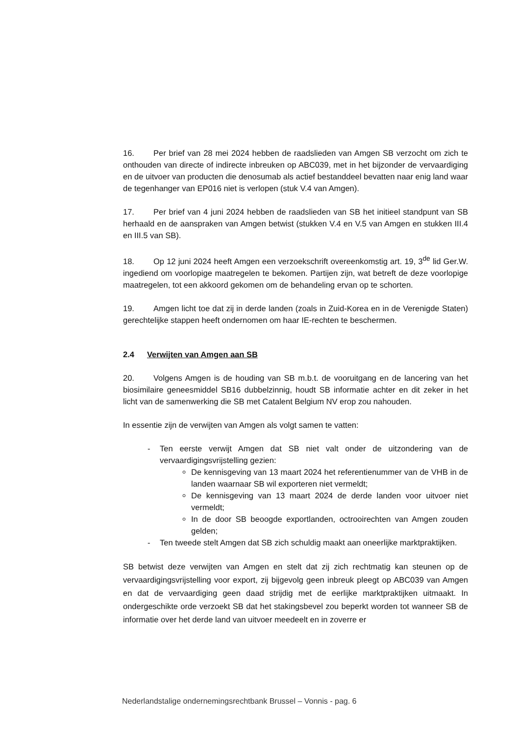16. Per brief van 28 mei 2024 hebben de raadslieden van Amgen SB verzocht om zich te onthouden van directe of indirecte inbreuken op ABC039, met in het bijzonder de vervaardiging en de uitvoer van producten die denosumab als actief bestanddeel bevatten naar enig land waar de tegenhanger van EP016 niet is verlopen (stuk V.4 van Amgen).
17. Per brief van 4 juni 2024 hebben de raadslieden van SB het initieel standpunt van SB herhaald en de aanspraken van Amgen betwist (stukken V.4 en V.5 van Amgen en stukken III.4 en III.5 van SB).
18. Op 12 juni 2024 heeft Amgen een verzoekschrift overeenkomstig art. 19, 3<sup>de</sup> lid Ger.W. ingediend om voorlopige maatregelen te bekomen. Partijen zijn, wat betreft de deze voorlopige maatregelen, tot een akkoord gekomen om de behandeling ervan op te schorten.
19. Amgen licht toe dat zij in derde landen (zoals in Zuid-Korea en in de Verenigde Staten) gerechtelijke stappen heeft ondernomen om haar IE-rechten te beschermen.
2.4 Verwijten van Amgen aan SB
20. Volgens Amgen is de houding van SB m.b.t. de vooruitgang en de lancering van het biosimilaire geneesmiddel SB16 dubbelzinnig, houdt SB informatie achter en dit zeker in het licht van de samenwerking die SB met Catalent Belgium NV erop zou nahouden.
In essentie zijn de verwijten van Amgen als volgt samen te vatten:
- Ten eerste verwijt Amgen dat SB niet valt onder de uitzondering van de vervaardigingsvrijstelling gezien:
De kennisgeving van 13 maart 2024 het referentienummer van de VHB in de landen waarnaar SB wil exporteren niet vermeldt;
De kennisgeving van 13 maart 2024 de derde landen voor uitvoer niet vermeldt;
In de door SB beoogde exportlanden, octrooirechten van Amgen zouden gelden;
- Ten tweede stelt Amgen dat SB zich schuldig maakt aan oneerlijke marktpraktijken.
SB betwist deze verwijten van Amgen en stelt dat zij zich rechtmatig kan steunen op de vervaardigingsvrijstelling voor export, zij bijgevolg geen inbreuk pleegt op ABC039 van Amgen en dat de vervaardiging geen daad strijdig met de eerlijke marktpraktijken uitmaakt. In ondergeschikte orde verzoekt SB dat het stakingsbevel zou beperkt worden tot wanneer SB de informatie over het derde land van uitvoer meedeelt en in zoverre er
Nederlandstalige ondernemingsrechtbank Brussel – Vonnis - pag. 6